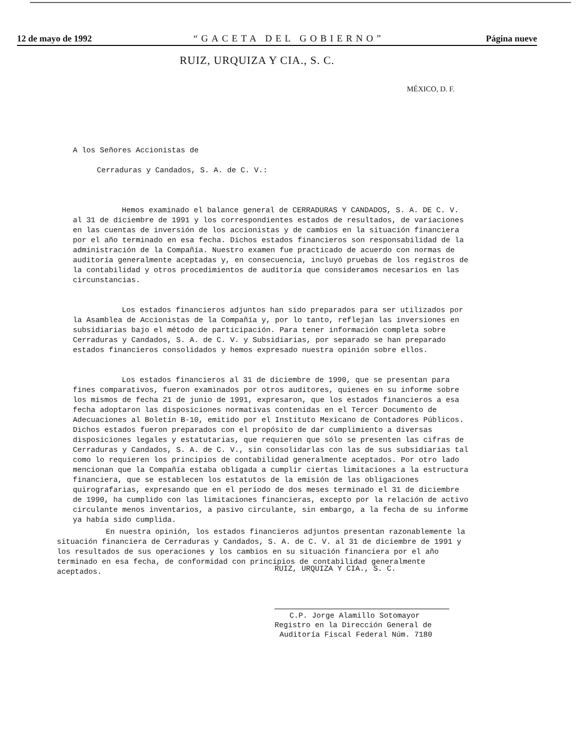12 de mayo de 1992 “GACETA DEL GOBIERNO” Página nueve
RUIZ, URQUIZA Y CIA., S. C.
MÉXICO, D. F.
A los Señores Accionistas de
Cerraduras y Candados, S. A. de C. V.:
Hemos examinado el balance general de CERRADURAS Y CANDADOS, S. A. DE C. V. al 31 de diciembre de 1991 y los correspondientes estados de resultados, de variaciones en las cuentas de inversión de los accionistas y de cambios en la situación financiera por el año terminado en esa fecha. Dichos estados financieros son responsabilidad de la administración de la Compañía. Nuestro examen fue practicado de acuerdo con normas de auditoría generalmente aceptadas y, en consecuencia, incluyó pruebas de los registros de la contabilidad y otros procedimientos de auditoría que consideramos necesarios en las circunstancias.
Los estados financieros adjuntos han sido preparados para ser utilizados por la Asamblea de Accionistas de la Compañía y, por lo tanto, reflejan las inversiones en subsidiarias bajo el método de participación. Para tener información completa sobre Cerraduras y Candados, S. A. de C. V. y Subsidiarias, por separado se han preparado estados financieros consolidados y hemos expresado nuestra opinión sobre ellos.
Los estados financieros al 31 de diciembre de 1990, que se presentan para fines comparativos, fueron examinados por otros auditores, quienes en su informe sobre los mismos de fecha 21 de junio de 1991, expresaron, que los estados financieros a esa fecha adoptaron las disposiciones normativas contenidas en el Tercer Documento de Adecuaciones al Boletín B-10, emitido por el Instituto Mexicano de Contadores Públicos. Dichos estados fueron preparados con el propósito de dar cumplimiento a diversas disposiciones legales y estatutarias, que requieren que sólo se presenten las cifras de Cerraduras y Candados, S. A. de C. V., sin consolidarlas con las de sus subsidiarias tal como lo requieren los principios de contabilidad generalmente aceptados. Por otro lado mencionan que la Compañía estaba obligada a cumplir ciertas limitaciones a la estructura financiera, que se establecen los estatutos de la emisión de las obligaciones quirografarias, expresando que en el período de dos meses terminado el 31 de diciembre de 1990, ha cumplido con las limitaciones financieras, excepto por la relación de activo circulante menos inventarios, a pasivo circulante, sin embargo, a la fecha de su informe ya había sido cumplida.
En nuestra opinión, los estados financieros adjuntos presentan razonablemente la situación financiera de Cerraduras y Candados, S. A. de C. V. al 31 de diciembre de 1991 y los resultados de sus operaciones y los cambios en su situación financiera por el año terminado en esa fecha, de conformidad con principios de contabilidad generalmente aceptados.
RUIZ, URQUIZA Y CIA., S. C.
C.P. Jorge Alamillo Sotomayor
Registro en la Dirección General de
Auditoría Fiscal Federal Núm. 7180